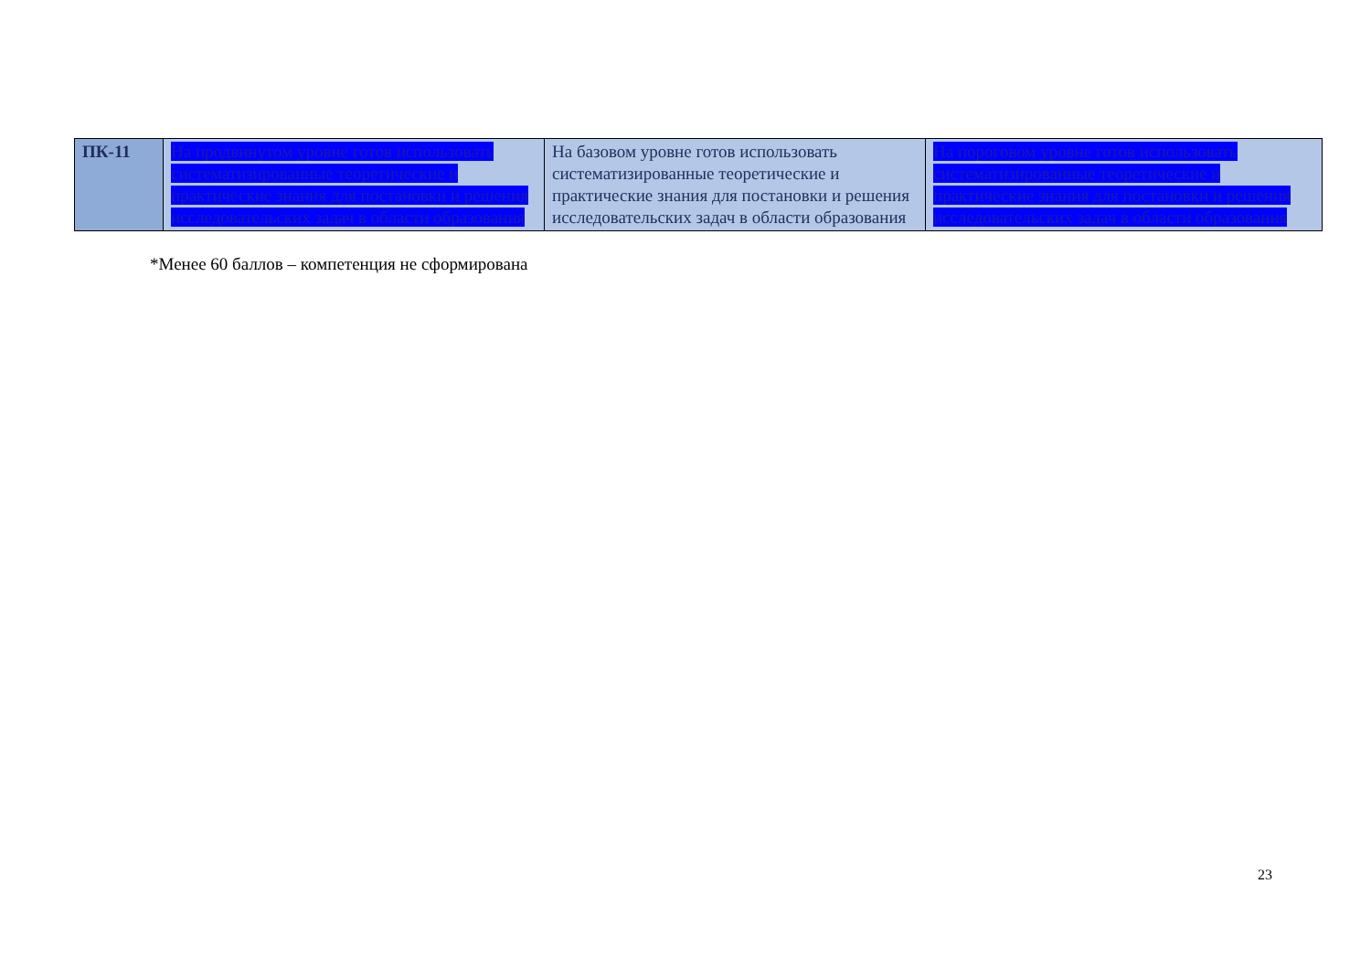| ПК-11 | На продвинутом уровне готов использовать систематизированные теоретические и практические знания для постановки и решения исследовательских задач в области образования | На базовом уровне готов использовать систематизированные теоретические и практические знания для постановки и решения исследовательских задач в области образования | На пороговом уровне готов использовать систематизированные теоретические и практические знания для постановки и решения исследовательских задач в области образования |
*Менее 60 баллов – компетенция не сформирована
23